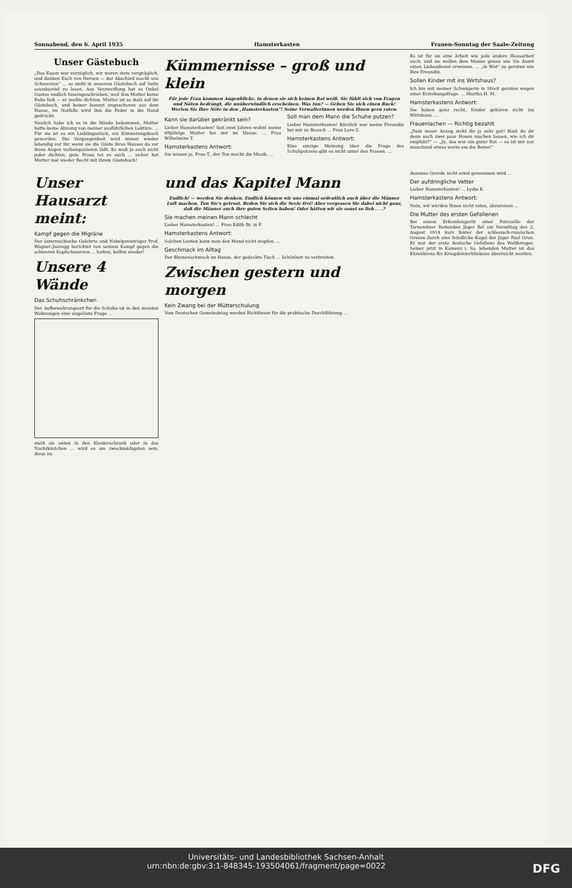Sonnabend, den 6. April 1935 Hamsterkasten Frauen-Sonntag der Saale-Zeitung
Unser Gästebuch
„Das Essen war vorzüglich, wir waren stets vergnüglich, und danken Euch von Herzen — der Abschied macht uns Schmerzen“ ... so steht in unserem Gästebuch auf Seite soundsoviel zu lesen. Aus Verzweiflung hat es Onkel Gustav endlich hineingeschrieben, weil ihm Mutter keine Ruhe ließ — er mußte dichten. Mutter ist so stolz auf ihr Gästebuch, und keiner kommt ungeschoren aus dem Hause, im Notfalle wird ihm die Feder in die Hand gedrückt.
Neulich habe ich es in die Hände bekommen, Mutter hatte keine Ahnung von meiner ausführlichen Lektüre. ... Für sie ist es ein Lieblingsstück, ein Erinnerungsbuch geworden. Die Vergangenheit wird immer wieder lebendig vor ihr, wenn sie die Gäste ihres Hauses da vor ihren Augen vorbeispazieren läßt. Es muß ja auch nicht jeder dichten, gute Prosa tut es auch ... sicher hat Mutter mal wieder Recht mit ihrem Gästebuch!
Kümmernisse – groß und klein
Für jede Frau kommen Augenblicke, in denen sie sich keinen Rat weiß. Sie fühlt sich von Fragen und Nöten bedrängt, die unüberwindlich erscheinen. Was tun? — Geben Sie sich einen Ruck! Werten Sie Ihre Nöte in den „Hamsterkasten“! Seine Verwalterinnen werden Ihnen gern raten.
Kann sie darüber gekränkt sein?
Lieber Hamsterkasten! Seit zwei Jahren wohnt meine 69jährige Mutter bei mir im Hause. ... Frau Wilhelmine T.
Hamsterkastens Antwort:
Sie wissen ja, Frau T., der Ton macht die Musik. ...
Soll man dem Mann die Schuhe putzen?
Lieber Hamsterkasten! Kürzlich war meine Freundin bei mir zu Besuch ... Frau Lore Z.
Hamsterkastens Antwort:
Eine einzige Meinung über die Frage des Schuhputzens gibt es nicht unter den Frauen. ...
Es ist für sie eine Arbeit wie jede andere Hausarbeit auch, und sie wollen dem Manne genau wie Sie damit einen Liebesdienst erweisen. ... „in Wut“ zu geraten wie Ihre Freundin.
Sollen Kinder mit ins Wirtshaus?
Ich bin mit meiner Schwägerin in Streit geraten wegen einer Erziehungsfrage. ... Martha H. M.
Hamsterkastens Antwort:
Sie haben ganz recht, Kinder gehören nicht ins Wirtshaus. ...
Frauenlachen — Richtig bezahlt
„Dein neuer Anzug steht dir ja sehr gut! Hast du dir denn auch zwei paar Hosen machen lassen, wie ich dir empfahl?“ — „Ja, das war ein guter Rat — es ist mir nur manchmal etwas warm um die Beine!“
Unser Hausarzt meint:
Kampf gegen die Migräne
Der österreichische Gelehrte und Nobelpreisträger Prof. Wagner-Jauregg berichtet von seinem Kampf gegen die schweren Kopfschmerzen ... hatten, helfen wieder!
Unsere 4 Wände
Das Schuhschränkchen
Der Aufbewahrungsort für die Schuhe ist in den meisten Wohnungen eine ungelöste Frage ...
stellt sie unten in den Kleiderschrank oder in das Nachtkästchen ... wird es am zweckmäßigsten sein, diese im
und das Kapitel Mann
Endlich! — werden Sie denken. Endlich können wir uns einmal ordentlich auch über die Männer Luft machen. Tun Sie's getrost. Reden Sie sich die Seele frei! Aber vergessen Sie dabei nicht ganz, daß die Männer auch ihre guten Seiten haben! Oder hätten wir sie sonst so lieb . . .?
Sie machen meinen Mann schlecht
Lieber Hamsterkasten! ... Frau Edith Br. in F.
Hamsterkastens Antwort:
Solchen Leuten kann man den Mund nicht stopfen. ...
Geschmack im Alltag
Der Blumenschmuck im Hause, der gedeckte Tisch ... Schönheit zu verbreiten.
Zwischen gestern und morgen
Kein Zwang bei der Mütterschulung
Vom Deutschen Gemeindetag werden Richtlinien für die praktische Durchführung ...
dummes Gerede nicht ernst genommen wird ...
Der aufdringliche Vetter
Lieber Hamsterkasten! ... Lydia E.
Hamsterkastens Antwort:
Nein, wir würden Ihnen nicht raten, abzureisen ...
Die Mutter des ersten Gefallenen
Bei einem Erkundungsritt einer Patrouille der Tarnowitzer Reitenden Jäger fiel am Vormittag des 2. August 1914 kurz hinter der schlesisch-russischen Grenze durch eine feindliche Kugel der Jäger Paul Grun. Er war der erste deutsche Gefallene des Weltkrieges. Seiner jetzt in Kamenz i. Sa. lebenden Mutter ist das Ehrenkreuz für Kriegshinterbliebene überreicht worden.
Universitäts- und Landesbibliothek Sachsen-Anhalt
urn:nbn:de:gbv:3:1-848345-193504061/fragment/page=0022 DFG